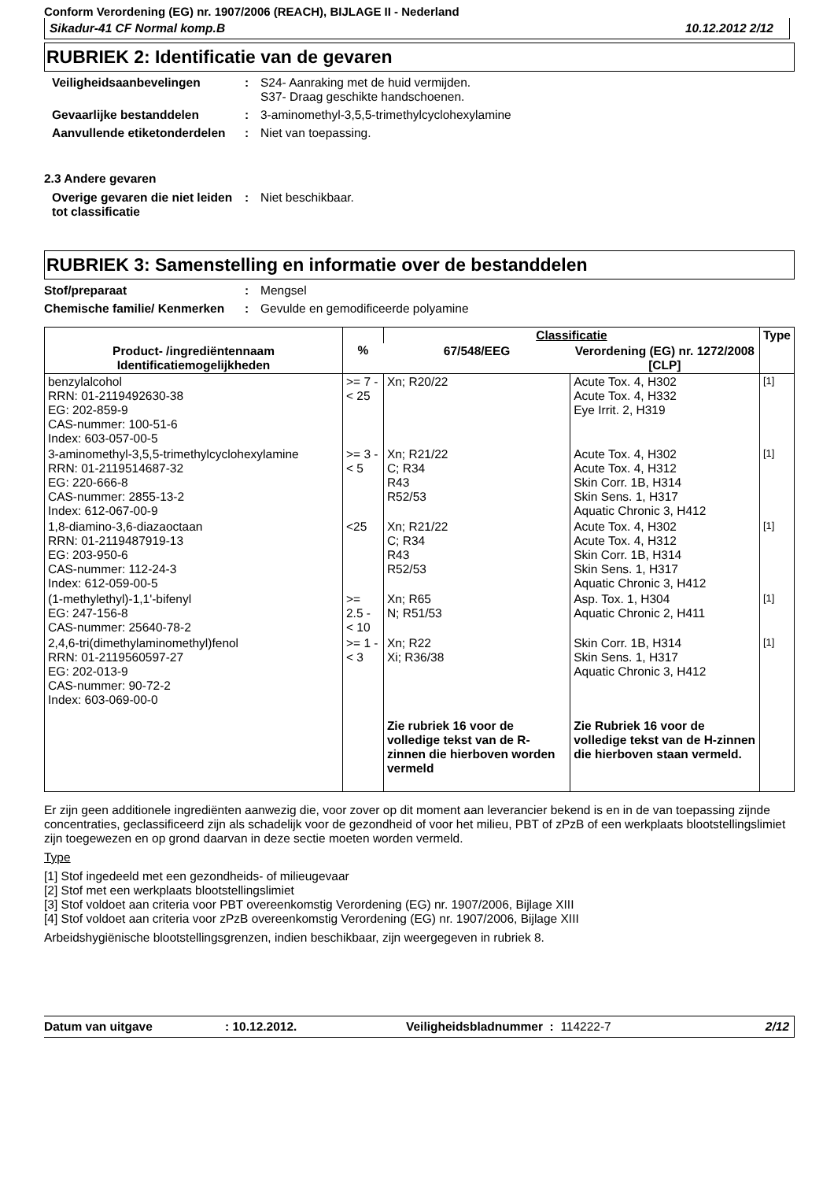Conform Verordening (EG) nr. 1907/2006 (REACH), BIJLAGE II - Nederland
Sikadur-41 CF Normal komp.B 10.12.2012 2/12
RUBRIEK 2: Identificatie van de gevaren
Veiligheidsaanbevelingen : S24- Aanraking met de huid vermijden.
S37- Draag geschikte handschoenen.
Gevaarlijke bestanddelen : 3-aminomethyl-3,5,5-trimethylcyclohexylamine
Aanvullende etiketonderdelen
: Niet van toepassing.
2.3 Andere gevaren
Overige gevaren die niet leiden tot classificatie
: Niet beschikbaar.
RUBRIEK 3: Samenstelling en informatie over de bestanddelen
Stof/preparaat : Mengsel
Chemische familie/ Kenmerken
: Gevulde en gemodificeerde polyamine
| Product- /ingrediëntennaam Identificatiemogelijkheden | % | Classificatie | | Type |
| --- | --- | --- | --- | --- |
| | | 67/548/EEG | Verordening (EG) nr. 1272/2008 [CLP] | |
| benzylalcohol RRN: 01-2119492630-38 EG: 202-859-9 CAS-nummer: 100-51-6 Index: 603-057-00-5 | >= 7 - < 25 | Xn; R20/22 | Acute Tox. 4, H302 Acute Tox. 4, H332 Eye Irrit. 2, H319 | <sup>[1]</sup> |
| 3-aminomethyl-3,5,5-trimethylcyclohexylamine RRN: 01-2119514687-32 EG: 220-666-8 CAS-nummer: 2855-13-2 Index: 612-067-00-9 | >= 3 - < 5 | Xn; R21/22 C; R34 R43 R52/53 | Acute Tox. 4, H302 Acute Tox. 4, H312 Skin Corr. 1B, H314 Skin Sens. 1, H317 Aquatic Chronic 3, H412 | <sup>[1]</sup> |
| 1,8-diamino-3,6-diazaoctaan RRN: 01-2119487919-13 EG: 203-950-6 CAS-nummer: 112-24-3 Index: 612-059-00-5 | <25 | Xn; R21/22 C; R34 R43 R52/53 | Acute Tox. 4, H302 Acute Tox. 4, H312 Skin Corr. 1B, H314 Skin Sens. 1, H317 Aquatic Chronic 3, H412 | <sup>[1]</sup> |
| (1-methylethyl)-1,1'-bifenyl EG: 247-156-8 CAS-nummer: 25640-78-2 | >= 2.5 - < 10 | Xn; R65 N; R51/53 | Asp. Tox. 1, H304 Aquatic Chronic 2, H411 | <sup>[1]</sup> |
| 2,4,6-tri(dimethylaminomethyl)fenol RRN: 01-2119560597-27 EG: 202-013-9 CAS-nummer: 90-72-2 Index: 603-069-00-0 | >= 1 - < 3 | Xn; R22 Xi; R36/38 | Skin Corr. 1B, H314 Skin Sens. 1, H317 Aquatic Chronic 3, H412 | <sup>[1]</sup> |
| | | Zie rubriek 16 voor de volledige tekst van de R-zinnen die hierboven worden vermeld | Zie Rubriek 16 voor de volledige tekst van de H-zinnen die hierboven staan vermeld. | |
Er zijn geen additionele ingrediënten aanwezig die, voor zover op dit moment aan leverancier bekend is en in de van toepassing zijnde concentraties, geclassificeerd zijn als schadelijk voor de gezondheid of voor het milieu, PBT of zPzB of een werkplaats blootstellingslimiet zijn toegewezen en op grond daarvan in deze sectie moeten worden vermeld.
Type
[1] Stof ingedeeld met een gezondheids- of milieugevaar
[2] Stof met een werkplaats blootstellingslimiet
[3] Stof voldoet aan criteria voor PBT overeenkomstig Verordening (EG) nr. 1907/2006, Bijlage XIII
[4] Stof voldoet aan criteria voor zPzB overeenkomstig Verordening (EG) nr. 1907/2006, Bijlage XIII
Arbeidshygiënische blootstellingsgrenzen, indien beschikbaar, zijn weergegeven in rubriek 8.
Datum van uitgave: 10.12.2012. Veiligheidsbladnummer : 114222-7 2/12